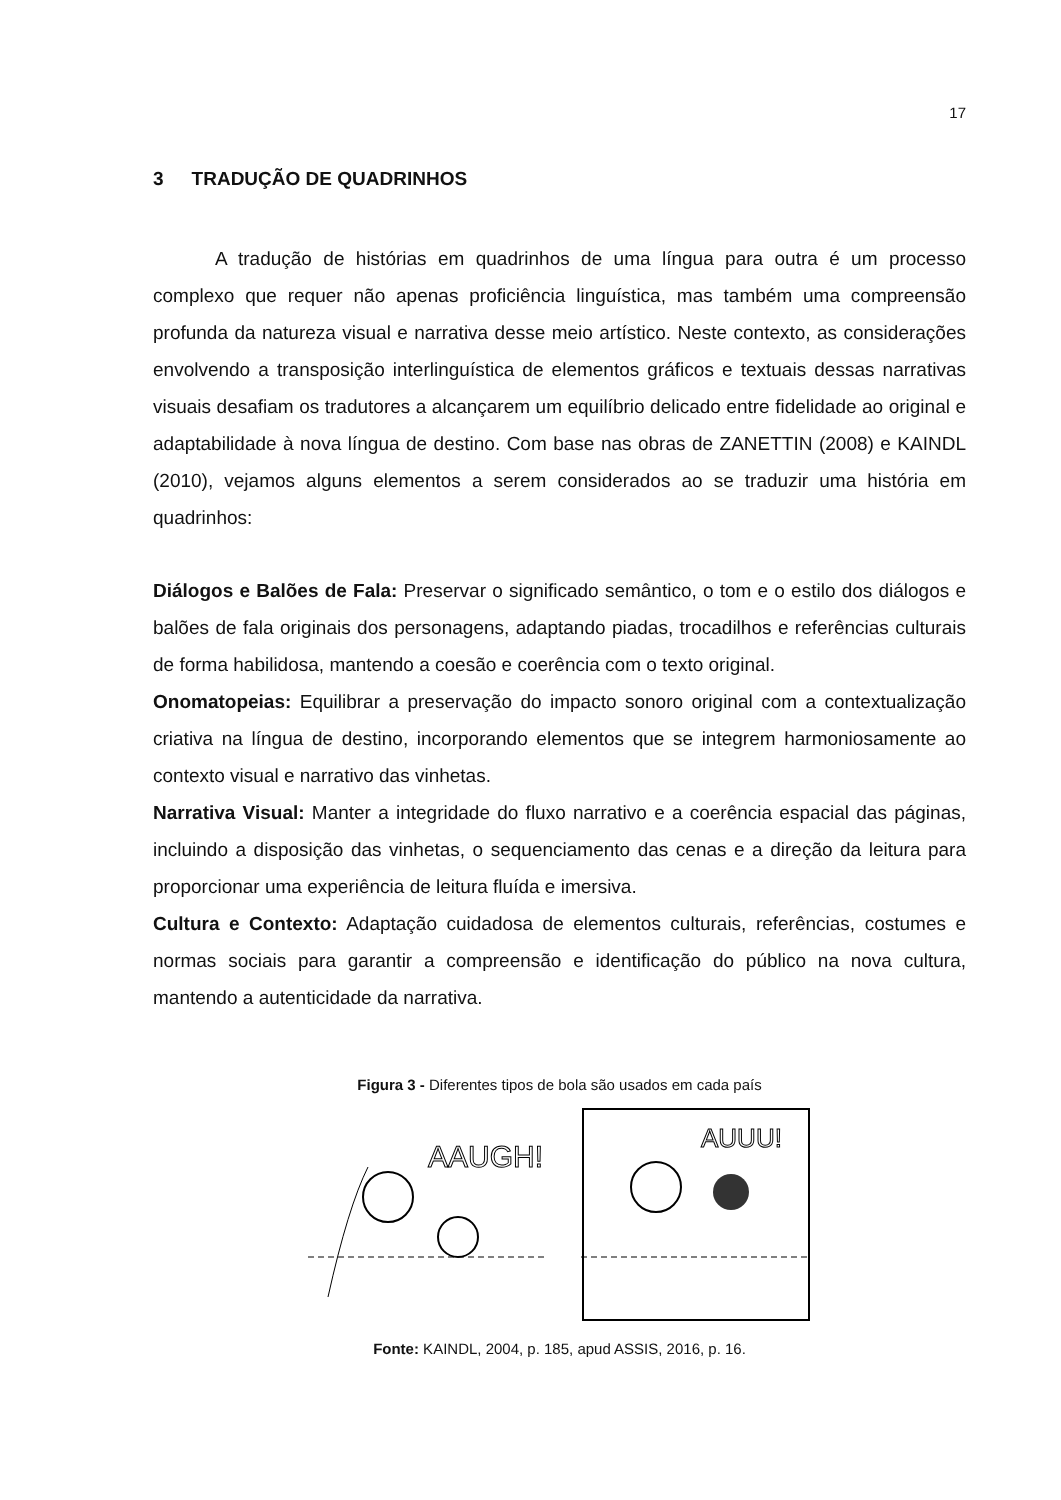17
3 TRADUÇÃO DE QUADRINHOS
A tradução de histórias em quadrinhos de uma língua para outra é um processo complexo que requer não apenas proficiência linguística, mas também uma compreensão profunda da natureza visual e narrativa desse meio artístico. Neste contexto, as considerações envolvendo a transposição interlinguística de elementos gráficos e textuais dessas narrativas visuais desafiam os tradutores a alcançarem um equilíbrio delicado entre fidelidade ao original e adaptabilidade à nova língua de destino. Com base nas obras de ZANETTIN (2008) e KAINDL (2010), vejamos alguns elementos a serem considerados ao se traduzir uma história em quadrinhos:
Diálogos e Balões de Fala: Preservar o significado semântico, o tom e o estilo dos diálogos e balões de fala originais dos personagens, adaptando piadas, trocadilhos e referências culturais de forma habilidosa, mantendo a coesão e coerência com o texto original.
Onomatopeias: Equilibrar a preservação do impacto sonoro original com a contextualização criativa na língua de destino, incorporando elementos que se integrem harmoniosamente ao contexto visual e narrativo das vinhetas.
Narrativa Visual: Manter a integridade do fluxo narrativo e a coerência espacial das páginas, incluindo a disposição das vinhetas, o sequenciamento das cenas e a direção da leitura para proporcionar uma experiência de leitura fluída e imersiva.
Cultura e Contexto: Adaptação cuidadosa de elementos culturais, referências, costumes e normas sociais para garantir a compreensão e identificação do público na nova cultura, mantendo a autenticidade da narrativa.
Figura 3 - Diferentes tipos de bola são usados em cada país
AAUGH!
AUUU!
Fonte: KAINDL, 2004, p. 185, apud ASSIS, 2016, p. 16.